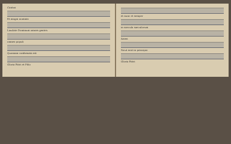Cantus
Et magni nominis
Laudate Dominum omnes gentes
omnes populi
Quoniam confirmata est
Gloria Patri et Filio
et nunc et semper
in saecula saeculorum
Amen
Sicut erat in principio
Gloria Patri